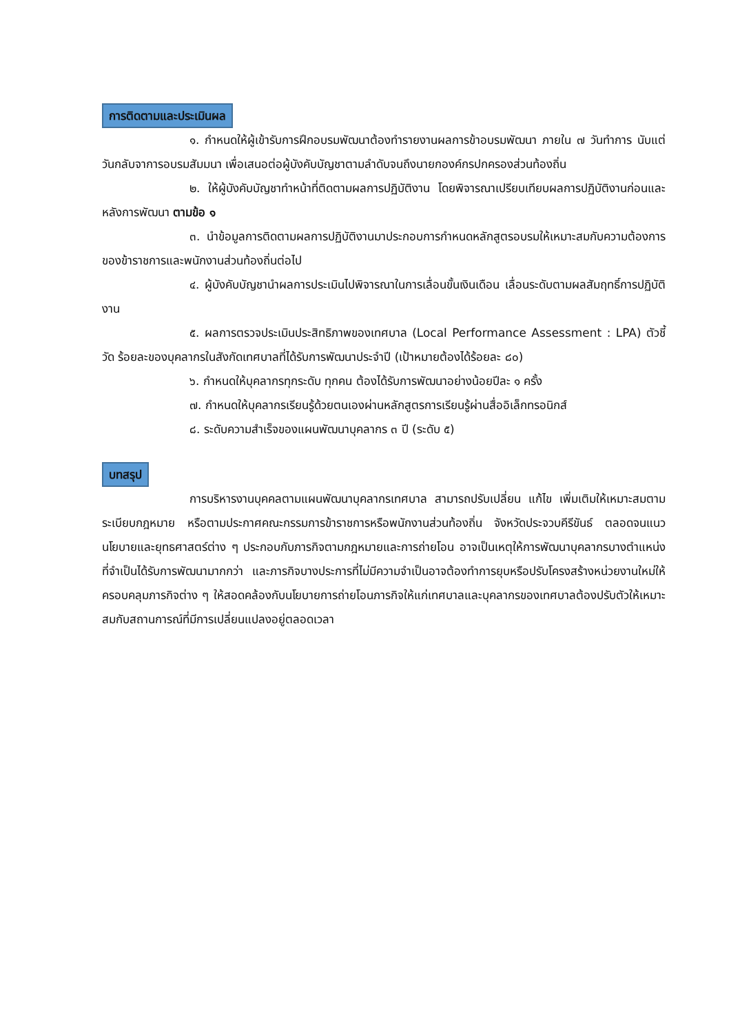การติดตามและประเมินผล
๑. กำหนดให้ผู้เข้ารับการฝึกอบรมพัฒนาต้องทำรายงานผลการข้าอบรมพัฒนา ภายใน ๗ วันทำการ นับแต่วันกลับจาการอบรมสัมมนา เพื่อเสนอต่อผู้บังคับบัญชาตามลำดับจนถึงนายกองค์กรปกครองส่วนท้องถิ่น
๒. ให้ผู้บังคับบัญชาทำหน้าที่ติดตามผลการปฏิบัติงาน โดยพิจารณาเปรียบเทียบผลการปฏิบัติงานก่อนและหลังการพัฒนา ตามข้อ ๑
๓. นำข้อมูลการติดตามผลการปฏิบัติงานมาประกอบการกำหนดหลักสูตรอบรมให้เหมาะสมกับความต้องการของข้าราชการและพนักงานส่วนท้องถิ่นต่อไป
๔. ผู้บังคับบัญชานำผลการประเมินไปพิจารณาในการเลื่อนขั้นเงินเดือน เลื่อนระดับตามผลสัมฤทธิ์การปฏิบัติงาน
๕. ผลการตรวจประเมินประสิทธิภาพของเทศบาล (Local Performance Assessment : LPA) ตัวชี้วัด ร้อยละของบุคลากรในสังกัดเทศบาลที่ได้รับการพัฒนาประจำปี (เป้าหมายต้องได้ร้อยละ ๘๐)
๖. กำหนดให้บุคลากรทุกระดับ ทุกคน ต้องได้รับการพัฒนาอย่างน้อยปีละ ๑ ครั้ง
๗. กำหนดให้บุคลากรเรียนรู้ด้วยตนเองผ่านหลักสูตรการเรียนรู้ผ่านสื่ออิเล็กทรอนิกส์
๘. ระดับความสำเร็จของแผนพัฒนาบุคลากร ๓ ปี (ระดับ ๕)
บทสรุป
การบริหารงานบุคคลตามแผนพัฒนาบุคลากรเทศบาล สามารถปรับเปลี่ยน แก้ไข เพิ่มเติมให้เหมาะสมตามระเบียบกฎหมาย หรือตามประกาศคณะกรรมการข้าราชการหรือพนักงานส่วนท้องถิ่น จังหวัดประจวบคีรีขันธ์ ตลอดจนแนวนโยบายและยุทธศาสตร์ต่าง ๆ ประกอบกับภารกิจตามกฎหมายและการถ่ายโอน อาจเป็นเหตุให้การพัฒนาบุคลากรบางตำแหน่งที่จำเป็นได้รับการพัฒนามากกว่า และภารกิจบางประการที่ไม่มีความจำเป็นอาจต้องทำการยุบหรือปรับโครงสร้างหน่วยงานใหม่ให้ครอบคลุมภารกิจต่าง ๆ ให้สอดคล้องกับนโยบายการถ่ายโอนภารกิจให้แก่เทศบาลและบุคลากรของเทศบาลต้องปรับตัวให้เหมาะสมกับสถานการณ์ที่มีการเปลี่ยนแปลงอยู่ตลอดเวลา